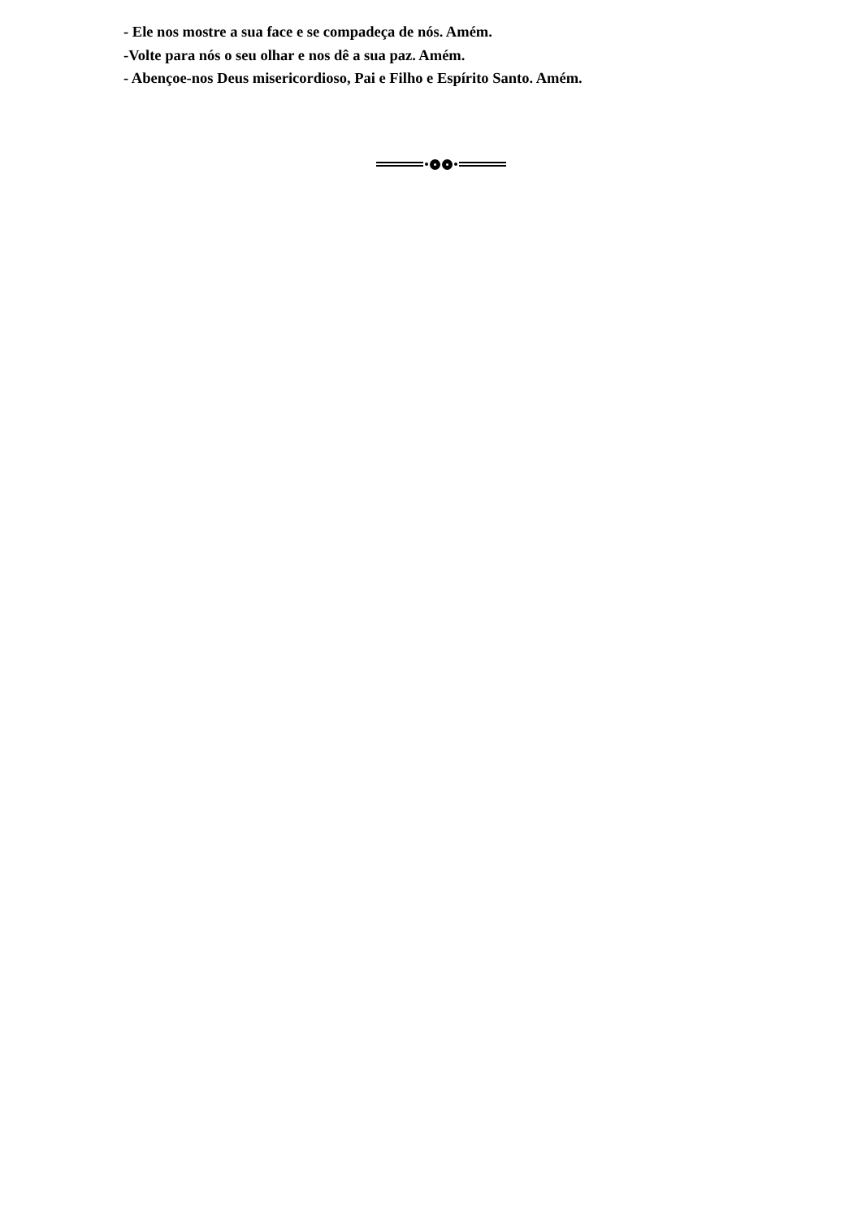- Ele nos mostre a sua face e se compadeça de nós. Amém.
-Volte para nós o seu olhar e nos dê a sua paz. Amém.
- Abençoe-nos Deus misericordioso, Pai e Filho e Espírito Santo. Amém.